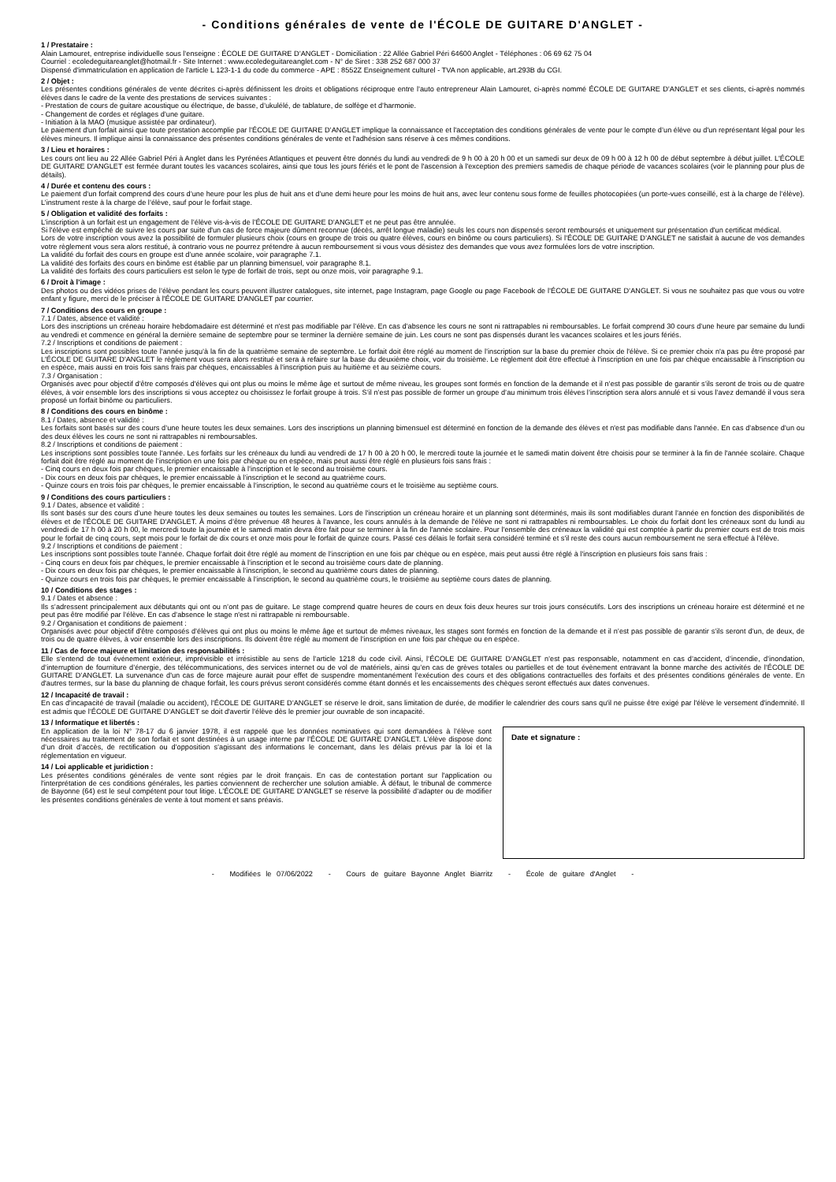- Conditions générales de vente de l'ÉCOLE DE GUITARE D'ANGLET -
1 / Prestataire :
Alain Lamouret, entreprise individuelle sous l’enseigne : ÉCOLE DE GUITARE D’ANGLET - Domiciliation : 22 Allée Gabriel Péri 64600 Anglet - Téléphones : 06 69 62 75 04
Courriel : ecoledeguitareanglet@hotmail.fr - Site Internet : www.ecoledeguitareanglet.com - N° de Siret : 338 252 687 000 37
Dispensé d'immatriculation en application de l'article L 123-1-1 du code du commerce - APE : 8552Z Enseignement culturel - TVA non applicable, art.293B du CGI.
2 / Objet :
Les présentes conditions générales de vente décrites ci-après définissent les droits et obligations réciproque entre l’auto entrepreneur Alain Lamouret, ci-après nommé ÉCOLE DE GUITARE D’ANGLET et ses clients, ci-après nommés élèves dans le cadre de la vente des prestations de services suivantes :
- Prestation de cours de guitare acoustique ou électrique, de basse, d’ukulélé, de tablature, de solfège et d’harmonie.
- Changement de cordes et réglages d’une guitare.
- Initiation à la MAO (musique assistée par ordinateur).
Le paiement d'un forfait ainsi que toute prestation accomplie par l’ÉCOLE DE GUITARE D’ANGLET implique la connaissance et l'acceptation des conditions générales de vente pour le compte d’un élève ou d'un représentant légal pour les élèves mineurs. Il implique ainsi la connaissance des présentes conditions générales de vente et l'adhésion sans réserve à ces mêmes conditions.
3 / Lieu et horaires :
Les cours ont lieu au 22 Allée Gabriel Péri à Anglet dans les Pyrénées Atlantiques et peuvent être donnés du lundi au vendredi de 9 h 00 à 20 h 00 et un samedi sur deux de 09 h 00 à 12 h 00 de début septembre à début juillet. L'ÉCOLE DE GUITARE D'ANGLET est fermée durant toutes les vacances scolaires, ainsi que tous les jours fériés et le pont de l'ascension à l'exception des premiers samedis de chaque période de vacances scolaires (voir le planning pour plus de détails).
4 / Durée et contenu des cours :
Le paiement d’un forfait comprend des cours d’une heure pour les plus de huit ans et d’une demi heure pour les moins de huit ans, avec leur contenu sous forme de feuilles photocopiées (un porte-vues conseillé, est à la charge de l’élève). L’instrument reste à la charge de l’élève, sauf pour le forfait stage.
5 / Obligation et validité des forfaits :
L'inscription à un forfait est un engagement de l’élève vis-à-vis de l’ÉCOLE DE GUITARE D’ANGLET et ne peut pas être annulée.
Si l'élève est empêché de suivre les cours par suite d'un cas de force majeure dûment reconnue (décès, arrêt longue maladie) seuls les cours non dispensés seront remboursés et uniquement sur présentation d'un certificat médical.
Lors de votre inscription vous avez la possibilité de formuler plusieurs choix (cours en groupe de trois ou quatre élèves, cours en binôme ou cours particuliers). Si l’ÉCOLE DE GUITARE D’ANGLET ne satisfait à aucune de vos demandes votre règlement vous sera alors restitué, à contrario vous ne pourrez prétendre à aucun remboursement si vous vous désistez des demandes que vous avez formulées lors de votre inscription.
La validité du forfait des cours en groupe est d’une année scolaire, voir paragraphe 7.1.
La validité des forfaits des cours en binôme est établie par un planning bimensuel, voir paragraphe 8.1.
La validité des forfaits des cours particuliers est selon le type de forfait de trois, sept ou onze mois, voir paragraphe 9.1.
6 / Droit à l’image :
Des photos ou des vidéos prises de l’élève pendant les cours peuvent illustrer catalogues, site internet, page Instagram, page Google ou page Facebook de l’ÉCOLE DE GUITARE D’ANGLET. Si vous ne souhaitez pas que vous ou votre enfant y figure, merci de le préciser à l'ÉCOLE DE GUITARE D'ANGLET par courrier.
7 / Conditions des cours en groupe :
7.1 / Dates, absence et validité :
Lors des inscriptions un créneau horaire hebdomadaire est déterminé et n'est pas modifiable par l’élève. En cas d’absence les cours ne sont ni rattrapables ni remboursables. Le forfait comprend 30 cours d’une heure par semaine du lundi au vendredi et commence en général la dernière semaine de septembre pour se terminer la dernière semaine de juin. Les cours ne sont pas dispensés durant les vacances scolaires et les jours fériés.
7.2 / Inscriptions et conditions de paiement :
Les inscriptions sont possibles toute l’année jusqu’à la fin de la quatrième semaine de septembre. Le forfait doit être réglé au moment de l’inscription sur la base du premier choix de l'élève. Si ce premier choix n'a pas pu être proposé par L'ÉCOLE DE GUITARE D'ANGLET le règlement vous sera alors restitué et sera à refaire sur la base du deuxième choix, voir du troisième. Le règlement doit être effectué à l'inscription en une fois par chèque encaissable à l'inscription ou en espèce, mais aussi en trois fois sans frais par chèques, encaissables à l'inscription puis au huitième et au seizième cours.
7.3 / Organisation :
Organisés avec pour objectif d’être composés d'élèves qui ont plus ou moins le même âge et surtout de même niveau, les groupes sont formés en fonction de la demande et il n’est pas possible de garantir s’ils seront de trois ou de quatre élèves, à voir ensemble lors des inscriptions si vous acceptez ou choisissez le forfait groupe à trois. S’il n’est pas possible de former un groupe d’au minimum trois élèves l’inscription sera alors annulé et si vous l’avez demandé il vous sera proposé un forfait binôme ou particuliers.
8 / Conditions des cours en binôme :
8.1 / Dates, absence et validité :
Les forfaits sont basés sur des cours d’une heure toutes les deux semaines. Lors des inscriptions un planning bimensuel est déterminé en fonction de la demande des élèves et n'est pas modifiable dans l'année. En cas d’absence d’un ou des deux élèves les cours ne sont ni rattrapables ni remboursables.
8.2 / Inscriptions et conditions de paiement :
Les inscriptions sont possibles toute l’année. Les forfaits sur les créneaux du lundi au vendredi de 17 h 00 à 20 h 00, le mercredi toute la journée et le samedi matin doivent être choisis pour se terminer à la fin de l'année scolaire. Chaque forfait doit être réglé au moment de l’inscription en une fois par chèque ou en espèce, mais peut aussi être réglé en plusieurs fois sans frais :
- Cinq cours en deux fois par chèques, le premier encaissable à l’inscription et le second au troisième cours.
- Dix cours en deux fois par chèques, le premier encaissable à l’inscription et le second au quatrième cours.
- Quinze cours en trois fois par chèques, le premier encaissable à l’inscription, le second au quatrième cours et le troisième au septième cours.
9 / Conditions des cours particuliers :
9.1 / Dates, absence et validité :
Ils sont basés sur des cours d’une heure toutes les deux semaines ou toutes les semaines. Lors de l'inscription un créneau horaire et un planning sont déterminés, mais ils sont modifiables durant l’année en fonction des disponibilités de élèves et de l'ÉCOLE DE GUITARE D'ANGLET. À moins d’être prévenue 48 heures à l’avance, les cours annulés à la demande de l'élève ne sont ni rattrapables ni remboursables. Le choix du forfait dont les créneaux sont du lundi au vendredi de 17 h 00 à 20 h 00, le mercredi toute la journée et le samedi matin devra être fait pour se terminer à la fin de l'année scolaire. Pour l'ensemble des créneaux la validité qui est comptée à partir du premier cours est de trois mois pour le forfait de cinq cours, sept mois pour le forfait de dix cours et onze mois pour le forfait de quinze cours. Passé ces délais le forfait sera considéré terminé et s'il reste des cours aucun remboursement ne sera effectué à l'élève.
9.2 / Inscriptions et conditions de paiement :
Les inscriptions sont possibles toute l’année. Chaque forfait doit être réglé au moment de l’inscription en une fois par chèque ou en espèce, mais peut aussi être réglé à l'inscription en plusieurs fois sans frais :
- Cinq cours en deux fois par chèques, le premier encaissable à l’inscription et le second au troisième cours date de planning.
- Dix cours en deux fois par chèques, le premier encaissable à l’inscription, le second au quatrième cours dates de planning.
- Quinze cours en trois fois par chèques, le premier encaissable à l’inscription, le second au quatrième cours, le troisième au septième cours dates de planning.
10 / Conditions des stages :
9.1 / Dates et absence :
Ils s’adressent principalement aux débutants qui ont ou n’ont pas de guitare. Le stage comprend quatre heures de cours en deux fois deux heures sur trois jours consécutifs. Lors des inscriptions un créneau horaire est déterminé et ne peut pas être modifié par l’élève. En cas d’absence le stage n'est ni rattrapable ni remboursable.
9.2 / Organisation et conditions de paiement :
Organisés avec pour objectif d'être composés d’élèves qui ont plus ou moins le même âge et surtout de mêmes niveaux, les stages sont formés en fonction de la demande et il n’est pas possible de garantir s’ils seront d’un, de deux, de trois ou de quatre élèves, à voir ensemble lors des inscriptions. Ils doivent être réglé au moment de l’inscription en une fois par chèque ou en espèce.
11 / Cas de force majeure et limitation des responsabilités :
Elle s’entend de tout événement extérieur, imprévisible et irrésistible au sens de l’article 1218 du code civil. Ainsi, l’ÉCOLE DE GUITARE D’ANGLET n’est pas responsable, notamment en cas d’accident, d’incendie, d’inondation, d’interruption de fourniture d’énergie, des télécommunications, des services internet ou de vol de matériels, ainsi qu’en cas de grèves totales ou partielles et de tout évènement entravant la bonne marche des activités de l’ÉCOLE DE GUITARE D’ANGLET. La survenance d'un cas de force majeure aurait pour effet de suspendre momentanément l’exécution des cours et des obligations contractuelles des forfaits et des présentes conditions générales de vente. En d'autres termes, sur la base du planning de chaque forfait, les cours prévus seront considérés comme étant donnés et les encaissements des chèques seront effectués aux dates convenues.
12 / Incapacité de travail :
En cas d'incapacité de travail (maladie ou accident), l’ÉCOLE DE GUITARE D’ANGLET se réserve le droit, sans limitation de durée, de modifier le calendrier des cours sans qu'il ne puisse être exigé par l'élève le versement d'indemnité. Il est admis que l’ÉCOLE DE GUITARE D’ANGLET se doit d'avertir l’élève dès le premier jour ouvrable de son incapacité.
13 / Informatique et libertés :
En application de la loi N° 78-17 du 6 janvier 1978, il est rappelé que les données nominatives qui sont demandées à l’élève sont nécessaires au traitement de son forfait et sont destinées à un usage interne par l’ÉCOLE DE GUITARE D’ANGLET. L’élève dispose donc d’un droit d’accès, de rectification ou d’opposition s’agissant des informations le concernant, dans les délais prévus par la loi et la réglementation en vigueur.
14 / Loi applicable et juridiction :
Les présentes conditions générales de vente sont régies par le droit français. En cas de contestation portant sur l'application ou l'interprétation de ces conditions générales, les parties conviennent de rechercher une solution amiable. À défaut, le tribunal de commerce de Bayonne (64) est le seul compétent pour tout litige. L’ÉCOLE DE GUITARE D’ANGLET se réserve la possibilité d’adapter ou de modifier les présentes conditions générales de vente à tout moment et sans préavis.
Date et signature :
- Modifiées le 07/06/2022 - Cours de guitare Bayonne Anglet Biarritz - École de guitare d'Anglet -